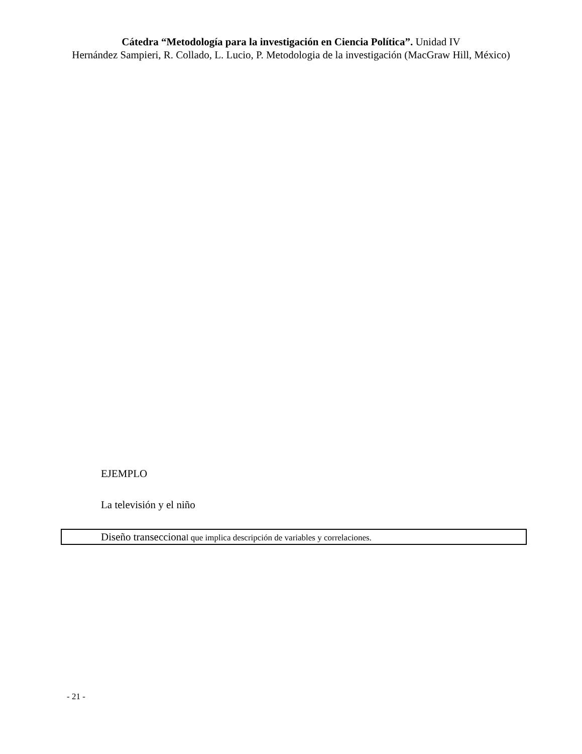Cátedra “Metodología para la investigación en Ciencia Política”. Unidad IV
Hernández Sampieri, R. Collado, L. Lucio, P. Metodologia de la investigación (MacGraw Hill, México)
EJEMPLO
La televisión y el niño
Diseño transeccional que implica descripción de variables y correlaciones.
- 21 -